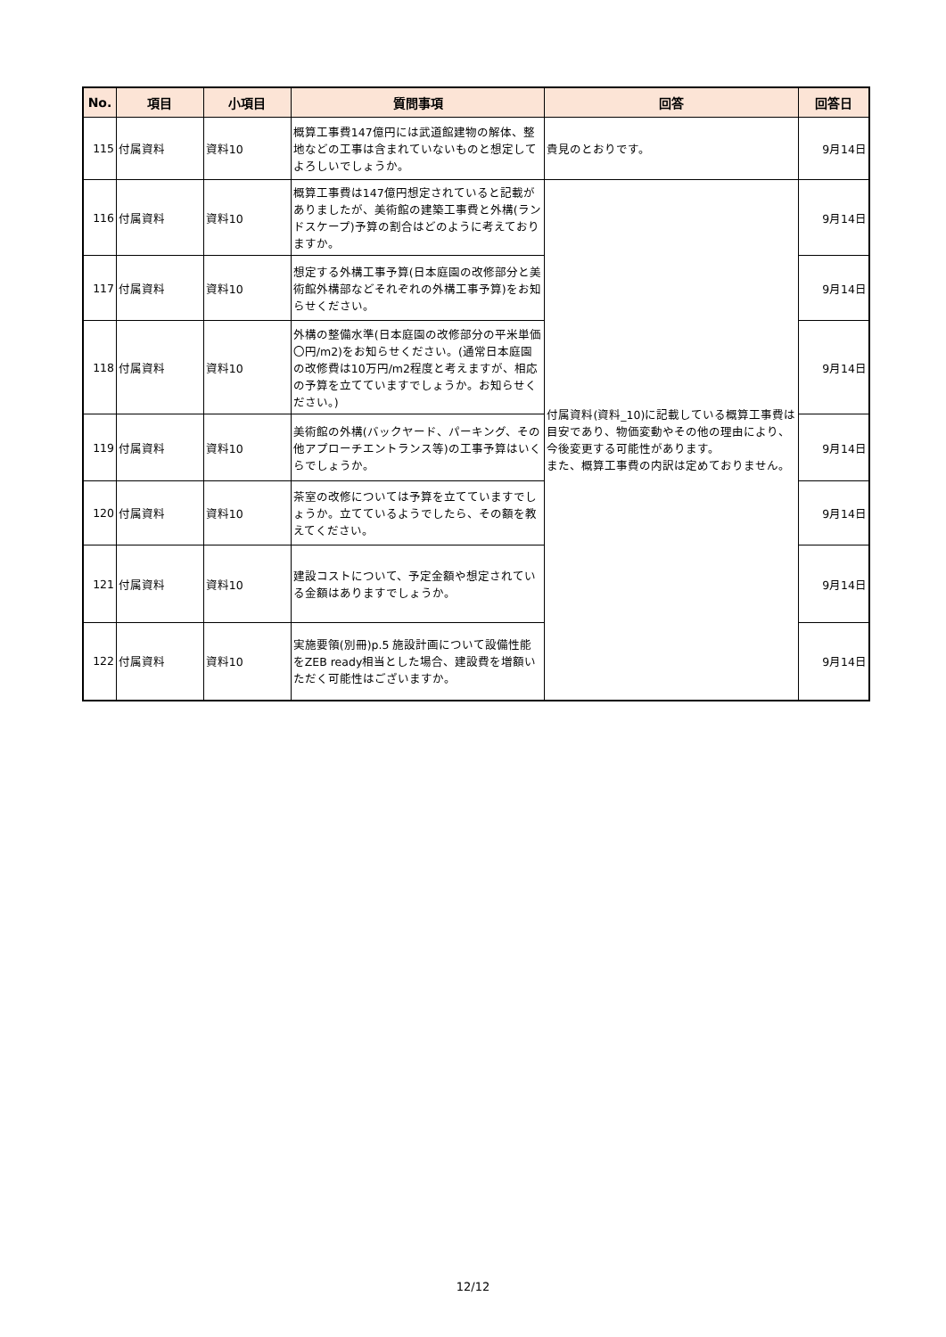| No. | 項目 | 小項目 | 質問事項 | 回答 | 回答日 |
| --- | --- | --- | --- | --- | --- |
| 115 | 付属資料 | 資料10 | 概算工事費147億円には武道館建物の解体、整地などの工事は含まれていないものと想定してよろしいでしょうか。 | 貴見のとおりです。 | 9月14日 |
| 116 | 付属資料 | 資料10 | 概算工事費は147億円想定されていると記載がありましたが、美術館の建築工事費と外構(ランドスケープ)予算の割合はどのように考えておりますか。 | 付属資料(資料_10)に記載している概算工事費は目安であり、物価変動やその他の理由により、今後変更する可能性があります。 また、概算工事費の内訳は定めておりません。 | 9月14日 |
| 117 | 付属資料 | 資料10 | 想定する外構工事予算(日本庭園の改修部分と美術館外構部などそれぞれの外構工事予算)をお知らせください。 | | 9月14日 |
| 118 | 付属資料 | 資料10 | 外構の整備水準(日本庭園の改修部分の平米単価〇円/m2)をお知らせください。(通常日本庭園の改修費は10万円/m2程度と考えますが、相応の予算を立てていますでしょうか。お知らせください。) | | 9月14日 |
| 119 | 付属資料 | 資料10 | 美術館の外構(バックヤード、パーキング、その他アプローチエントランス等)の工事予算はいくらでしょうか。 | | 9月14日 |
| 120 | 付属資料 | 資料10 | 茶室の改修については予算を立てていますでしょうか。立てているようでしたら、その額を教えてください。 | | 9月14日 |
| 121 | 付属資料 | 資料10 | 建設コストについて、予定金額や想定されている金額はありますでしょうか。 | | 9月14日 |
| 122 | 付属資料 | 資料10 | 実施要領(別冊)p.5 施設計画について設備性能をZEB ready相当とした場合、建設費を増額いただく可能性はございますか。 | | 9月14日 |
12/12